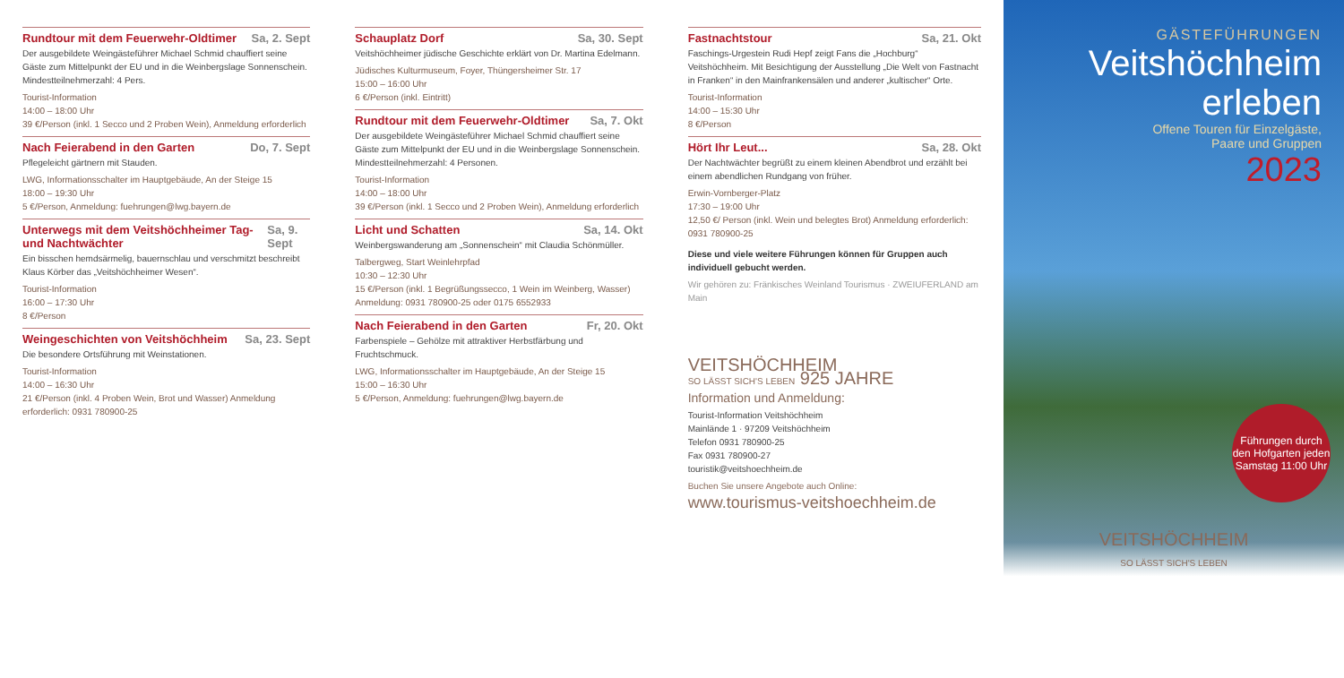Rundtour mit dem Feuerwehr-Oldtimer Sa, 2. Sept
Der ausgebildete Weingästeführer Michael Schmid chauffiert seine Gäste zum Mittelpunkt der EU und in die Weinbergslage Sonnenschein. Mindestteilnehmerzahl: 4 Pers.
Tourist-Information
14:00 – 18:00 Uhr
39 €/Person (inkl. 1 Secco und 2 Proben Wein), Anmeldung erforderlich
Nach Feierabend in den Garten Do, 7. Sept
Pflegeleicht gärtnern mit Stauden.
LWG, Informationsschalter im Hauptgebäude, An der Steige 15
18:00 – 19:30 Uhr
5 €/Person, Anmeldung: fuehrungen@lwg.bayern.de
Unterwegs mit dem Veitshöchheimer Tag- und Nachtwächter Sa, 9. Sept
Ein bisschen hemdsärmelig, bauernschlau und verschmitzt beschreibt Klaus Körber das „Veitshöchheimer Wesen“.
Tourist-Information
16:00 – 17:30 Uhr
8 €/Person
Weingeschichten von Veitshöchheim Sa, 23. Sept
Die besondere Ortsführung mit Weinstationen.
Tourist-Information
14:00 – 16:30 Uhr
21 €/Person (inkl. 4 Proben Wein, Brot und Wasser) Anmeldung erforderlich: 0931 780900-25
Schauplatz Dorf Sa, 30. Sept
Veitshöchheimer jüdische Geschichte erklärt von Dr. Martina Edelmann.
Jüdisches Kulturmuseum, Foyer, Thüngersheimer Str. 17
15:00 – 16:00 Uhr
6 €/Person (inkl. Eintritt)
Rundtour mit dem Feuerwehr-Oldtimer Sa, 7. Okt
Der ausgebildete Weingästeführer Michael Schmid chauffiert seine Gäste zum Mittelpunkt der EU und in die Weinbergslage Sonnenschein. Mindestteilnehmerzahl: 4 Personen.
Tourist-Information
14:00 – 18:00 Uhr
39 €/Person (inkl. 1 Secco und 2 Proben Wein), Anmeldung erforderlich
Licht und Schatten Sa, 14. Okt
Weinbergswanderung am „Sonnenschein“ mit Claudia Schönmüller.
Talbergweg, Start Weinlehrpfad
10:30 – 12:30 Uhr
15 €/Person (inkl. 1 Begrüßungssecco, 1 Wein im Weinberg, Wasser) Anmeldung: 0931 780900-25 oder 0175 6552933
Nach Feierabend in den Garten Fr, 20. Okt
Farbenspiele – Gehölze mit attraktiver Herbstfärbung und Fruchtschmuck.
LWG, Informationsschalter im Hauptgebäude, An der Steige 15
15:00 – 16:30 Uhr
5 €/Person, Anmeldung: fuehrungen@lwg.bayern.de
Fastnachtstour Sa, 21. Okt
Faschings-Urgestein Rudi Hepf zeigt Fans die „Hochburg“ Veitshöchheim. Mit Besichtigung der Ausstellung „Die Welt von Fastnacht in Franken“ in den Mainfrankensälen und anderer „kultischer“ Orte.
Tourist-Information
14:00 – 15:30 Uhr
8 €/Person
Hört Ihr Leut... Sa, 28. Okt
Der Nachtwächter begrüßt zu einem kleinen Abendbrot und erzählt bei einem abendlichen Rundgang von früher.
Erwin-Vornberger-Platz
17:30 – 19:00 Uhr
12,50 €/ Person (inkl. Wein und belegtes Brot) Anmeldung erforderlich: 0931 780900-25
Diese und viele weitere Führungen können für Gruppen auch individuell gebucht werden.
Wir gehören zu: Fränkisches Weinland Tourismus · ZWEIUFERLAND am Main
VEITSHÖCHHEIM
SO LÄSST SICH'S LEBEN 925 JAHRE
Information und Anmeldung:
Tourist-Information Veitshöchheim
Mainlände 1 · 97209 Veitshöchheim
Telefon 0931 780900-25
Fax 0931 780900-27
touristik@veitshoechheim.de
Buchen Sie unsere Angebote auch Online:
www.tourismus-veitshoechheim.de
GÄSTEFÜHRUNGEN
Veitshöchheim
erleben
Offene Touren für Einzelgäste,
Paare und Gruppen
2023
Führungen durch den Hofgarten jeden Samstag 11:00 Uhr
VEITSHÖCHHEIM
SO LÄSST SICH'S LEBEN